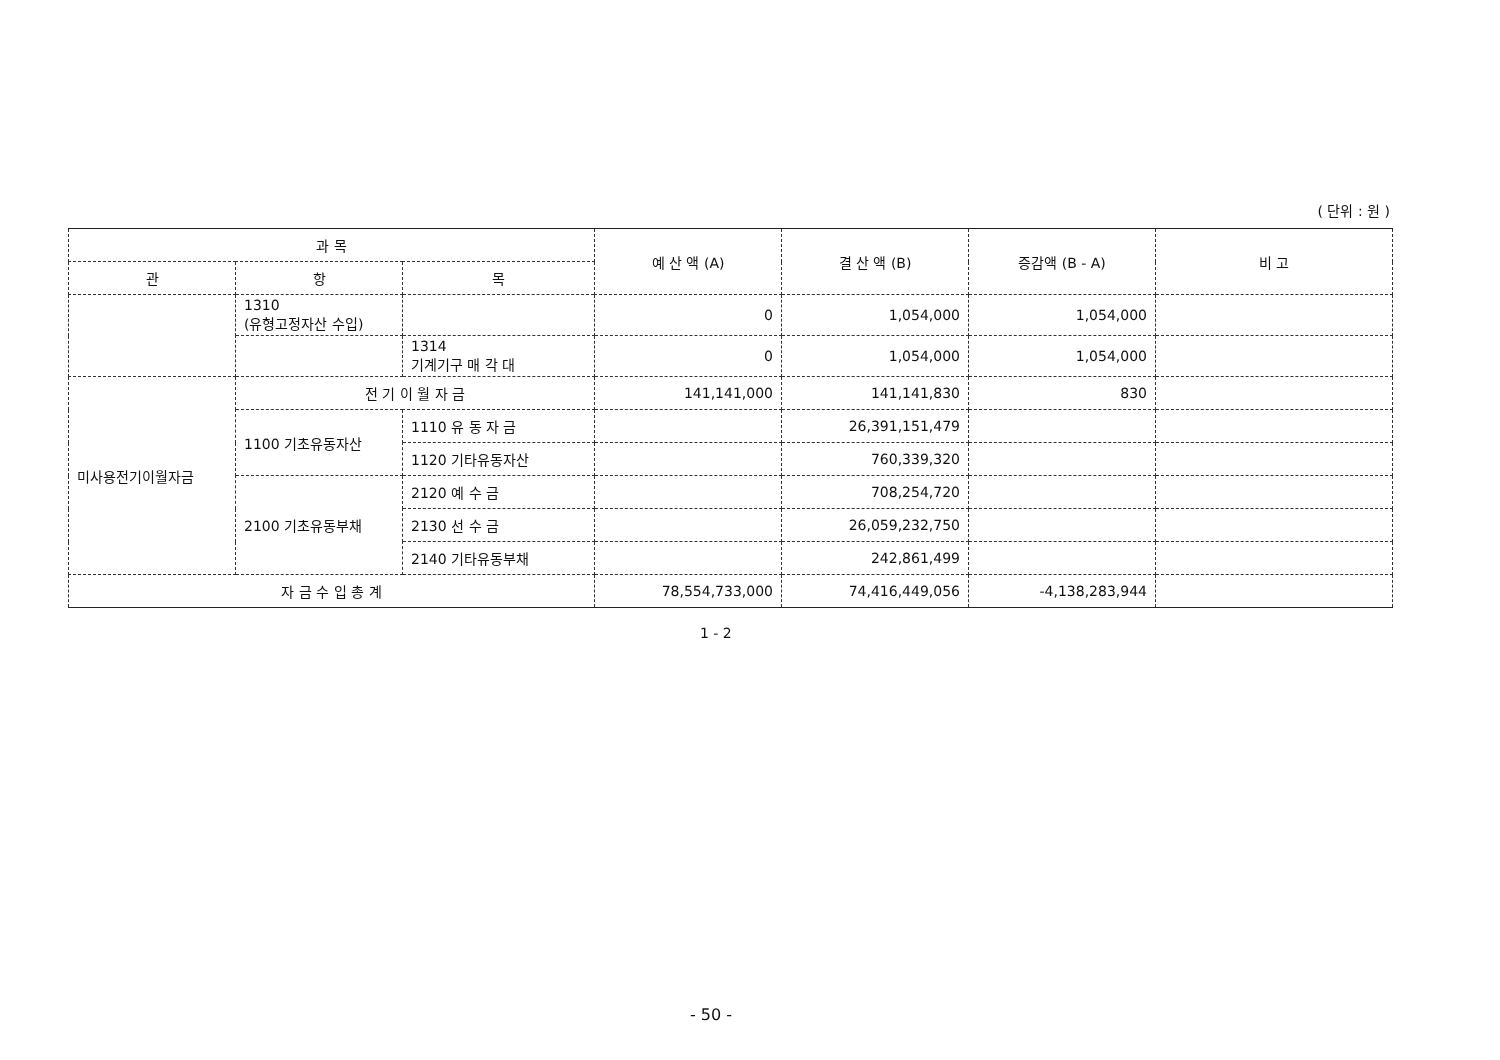( 단위 : 원 )
| 과 목 | | | 예 산 액 (A) | 결 산 액 (B) | 증감액 (B - A) | 비 고 |
| --- | --- | --- | --- | --- | --- | --- |
| 관 | 항 | 목 | | | | |
| | 1310 (유형고정자산 수입) | | 0 | 1,054,000 | 1,054,000 | |
| | | 1314 기계기구 매 각 대 | 0 | 1,054,000 | 1,054,000 | |
| 미사용전기이월자금 | 전 기 이 월 자 금 | | 141,141,000 | 141,141,830 | 830 | |
| | 1100 기초유동자산 | 1110 유 동 자 금 | | 26,391,151,479 | | |
| | | 1120 기타유동자산 | | 760,339,320 | | |
| | 2100 기초유동부채 | 2120 예 수 금 | | 708,254,720 | | |
| | | 2130 선 수 금 | | 26,059,232,750 | | |
| | | 2140 기타유동부채 | | 242,861,499 | | |
| 자 금 수 입 총 계 | | | 78,554,733,000 | 74,416,449,056 | -4,138,283,944 | |
1 - 2
- 50 -